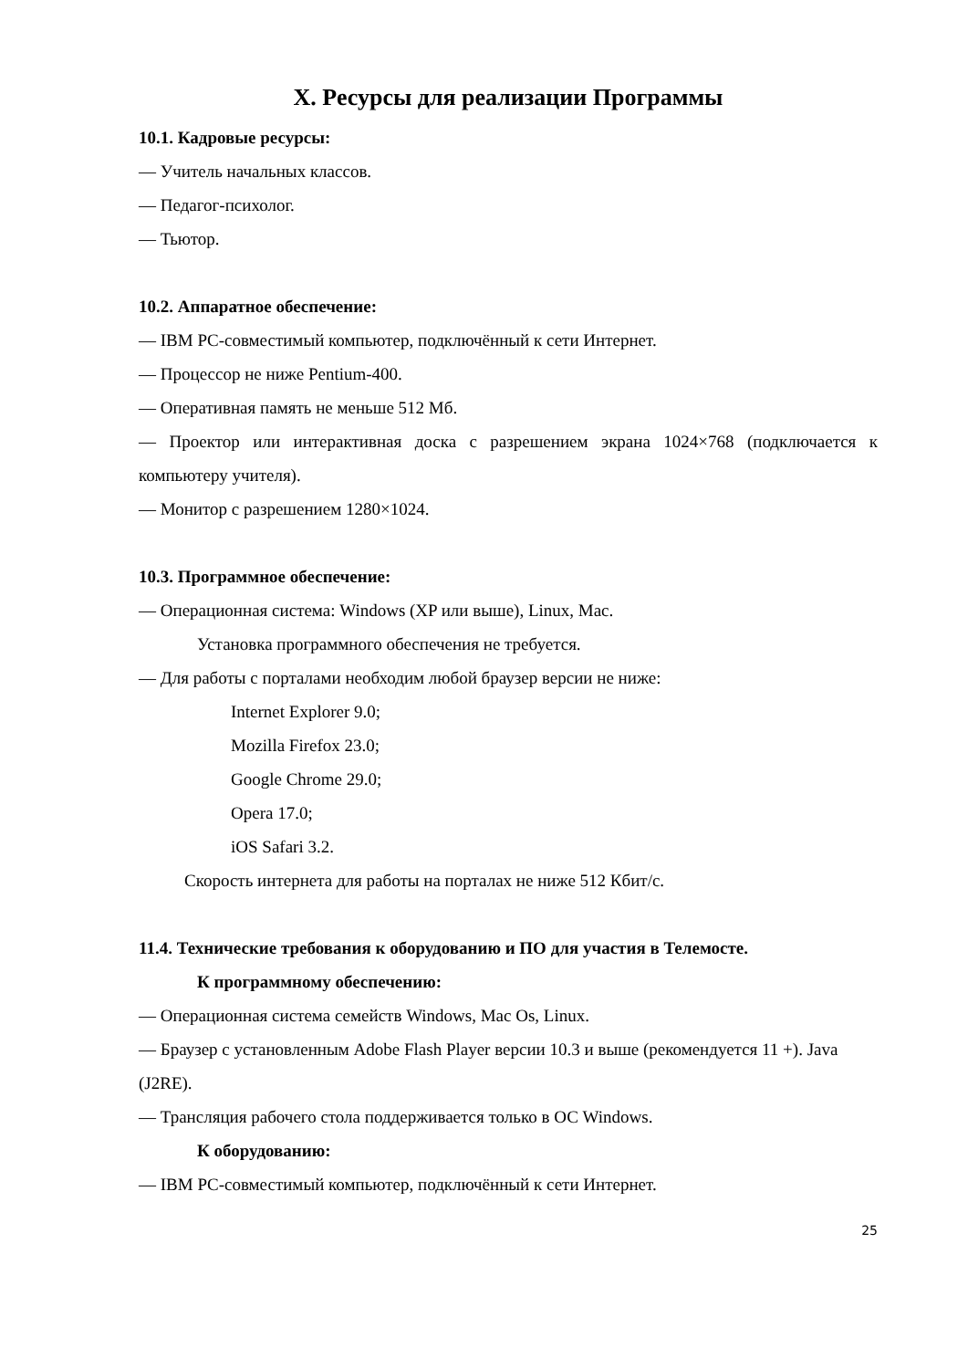X. Ресурсы для реализации Программы
10.1. Кадровые ресурсы:
— Учитель начальных классов.
— Педагог-психолог.
— Тьютор.
10.2. Аппаратное обеспечение:
— IBM PC-совместимый компьютер, подключённый к сети Интернет.
— Процессор не ниже Pentium-400.
— Оперативная память не меньше 512 Мб.
— Проектор или интерактивная доска с разрешением экрана 1024×768 (подключается к компьютеру учителя).
— Монитор с разрешением 1280×1024.
10.3. Программное обеспечение:
— Операционная система: Windows (XP или выше), Linux, Mac.
Установка программного обеспечения не требуется.
— Для работы с порталами необходим любой браузер версии не ниже:
Internet Explorer 9.0;
Mozilla Firefox 23.0;
Google Chrome 29.0;
Opera 17.0;
iOS Safari 3.2.
Скорость интернета для работы на порталах не ниже 512 Кбит/с.
11.4. Технические требования к оборудованию и ПО для участия в Телемосте.
К программному обеспечению:
— Операционная система семейств Windows, Mac Os, Linux.
— Браузер с установленным Adobe Flash Player версии 10.3 и выше (рекомендуется 11 +). Java (J2RE).
— Трансляция рабочего стола поддерживается только в ОС Windows.
К оборудованию:
— IBM PC-совместимый компьютер, подключённый к сети Интернет.
25